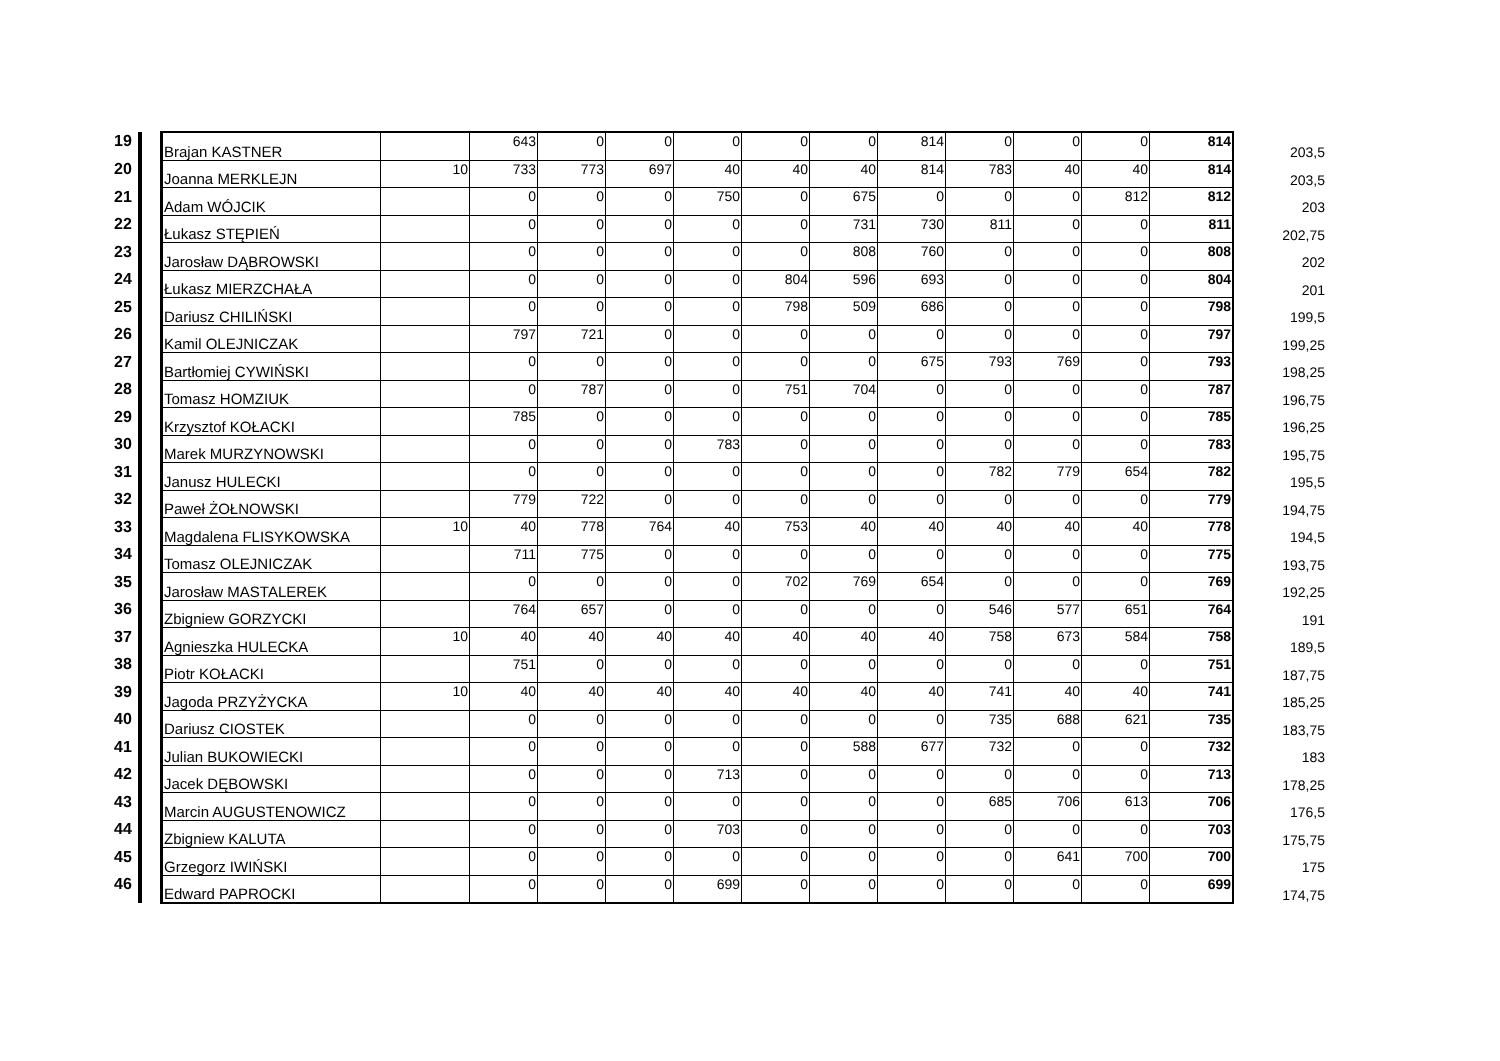| 19 | | Brajan KASTNER | | 643 | 0 | 0 | 0 | 0 | 0 | 814 | 0 | 0 | 0 | 814 | 203,5 |
| 20 | | Joanna MERKLEJN | 10 | 733 | 773 | 697 | 40 | 40 | 40 | 814 | 783 | 40 | 40 | 814 | 203,5 |
| 21 | | Adam WÓJCIK | | 0 | 0 | 0 | 750 | 0 | 675 | 0 | 0 | 0 | 812 | 812 | 203 |
| 22 | | Łukasz STĘPIEŃ | | 0 | 0 | 0 | 0 | 0 | 731 | 730 | 811 | 0 | 0 | 811 | 202,75 |
| 23 | | Jarosław DĄBROWSKI | | 0 | 0 | 0 | 0 | 0 | 808 | 760 | 0 | 0 | 0 | 808 | 202 |
| 24 | | Łukasz MIERZCHAŁA | | 0 | 0 | 0 | 0 | 804 | 596 | 693 | 0 | 0 | 0 | 804 | 201 |
| 25 | | Dariusz CHILIŃSKI | | 0 | 0 | 0 | 0 | 798 | 509 | 686 | 0 | 0 | 0 | 798 | 199,5 |
| 26 | | Kamil OLEJNICZAK | | 797 | 721 | 0 | 0 | 0 | 0 | 0 | 0 | 0 | 0 | 797 | 199,25 |
| 27 | | Bartłomiej CYWIŃSKI | | 0 | 0 | 0 | 0 | 0 | 0 | 675 | 793 | 769 | 0 | 793 | 198,25 |
| 28 | | Tomasz HOMZIUK | | 0 | 787 | 0 | 0 | 751 | 704 | 0 | 0 | 0 | 0 | 787 | 196,75 |
| 29 | | Krzysztof KOŁACKI | | 785 | 0 | 0 | 0 | 0 | 0 | 0 | 0 | 0 | 0 | 785 | 196,25 |
| 30 | | Marek MURZYNOWSKI | | 0 | 0 | 0 | 783 | 0 | 0 | 0 | 0 | 0 | 0 | 783 | 195,75 |
| 31 | | Janusz HULECKI | | 0 | 0 | 0 | 0 | 0 | 0 | 0 | 782 | 779 | 654 | 782 | 195,5 |
| 32 | | Paweł ŻOŁNOWSKI | | 779 | 722 | 0 | 0 | 0 | 0 | 0 | 0 | 0 | 0 | 779 | 194,75 |
| 33 | | Magdalena FLISYKOWSKA | 10 | 40 | 778 | 764 | 40 | 753 | 40 | 40 | 40 | 40 | 40 | 778 | 194,5 |
| 34 | | Tomasz OLEJNICZAK | | 711 | 775 | 0 | 0 | 0 | 0 | 0 | 0 | 0 | 0 | 775 | 193,75 |
| 35 | | Jarosław MASTALEREK | | 0 | 0 | 0 | 0 | 702 | 769 | 654 | 0 | 0 | 0 | 769 | 192,25 |
| 36 | | Zbigniew GORZYCKI | | 764 | 657 | 0 | 0 | 0 | 0 | 0 | 546 | 577 | 651 | 764 | 191 |
| 37 | | Agnieszka HULECKA | 10 | 40 | 40 | 40 | 40 | 40 | 40 | 40 | 758 | 673 | 584 | 758 | 189,5 |
| 38 | | Piotr KOŁACKI | | 751 | 0 | 0 | 0 | 0 | 0 | 0 | 0 | 0 | 0 | 751 | 187,75 |
| 39 | | Jagoda PRZYŻYCKA | 10 | 40 | 40 | 40 | 40 | 40 | 40 | 40 | 741 | 40 | 40 | 741 | 185,25 |
| 40 | | Dariusz CIOSTEK | | 0 | 0 | 0 | 0 | 0 | 0 | 0 | 735 | 688 | 621 | 735 | 183,75 |
| 41 | | Julian BUKOWIECKI | | 0 | 0 | 0 | 0 | 0 | 588 | 677 | 732 | 0 | 0 | 732 | 183 |
| 42 | | Jacek DĘBOWSKI | | 0 | 0 | 0 | 713 | 0 | 0 | 0 | 0 | 0 | 0 | 713 | 178,25 |
| 43 | | Marcin AUGUSTENOWICZ | | 0 | 0 | 0 | 0 | 0 | 0 | 0 | 685 | 706 | 613 | 706 | 176,5 |
| 44 | | Zbigniew KALUTA | | 0 | 0 | 0 | 703 | 0 | 0 | 0 | 0 | 0 | 0 | 703 | 175,75 |
| 45 | | Grzegorz IWIŃSKI | | 0 | 0 | 0 | 0 | 0 | 0 | 0 | 0 | 641 | 700 | 700 | 175 |
| 46 | | Edward PAPROCKI | | 0 | 0 | 0 | 699 | 0 | 0 | 0 | 0 | 0 | 0 | 699 | 174,75 |